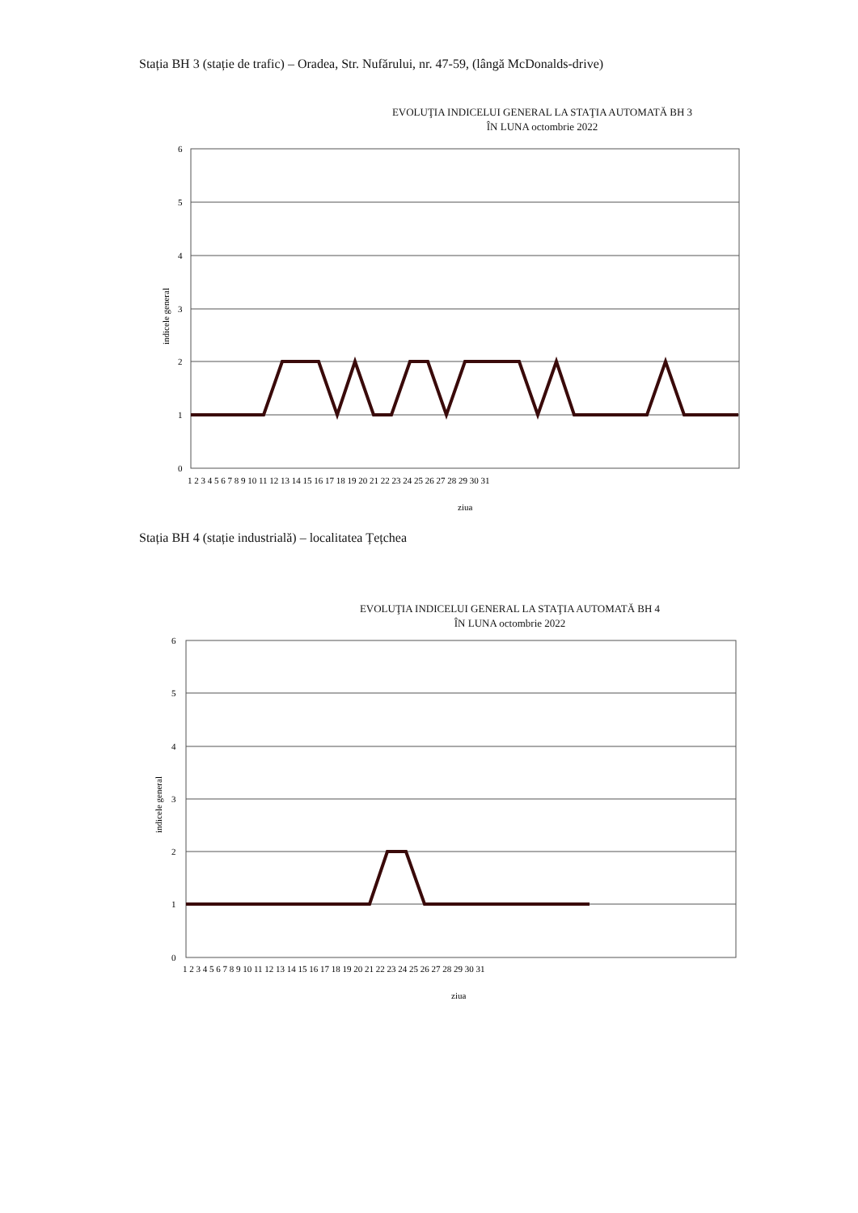Stația BH 3 (stație de trafic) – Oradea, Str. Nufărului, nr. 47-59, (lângă McDonalds-drive)
EVOLUŢIA INDICELUI GENERAL LA STAŢIA AUTOMATĂ BH 3
ÎN LUNA octombrie 2022
6
5
4
3
2
1
0
indicele general
1 2 3 4 5 6 7 8 9 10 11 12 13 14 15 16 17 18 19 20 21 22 23 24 25 26 27 28 29 30 31
ziua
Stația BH 4 (stație industrială) – localitatea Țețchea
EVOLUŢIA INDICELUI GENERAL LA STAŢIA AUTOMATĂ BH 4
ÎN LUNA octombrie 2022
6
5
4
3
2
1
0
indicele general
1 2 3 4 5 6 7 8 9 10 11 12 13 14 15 16 17 18 19 20 21 22 23 24 25 26 27 28 29 30 31
ziua